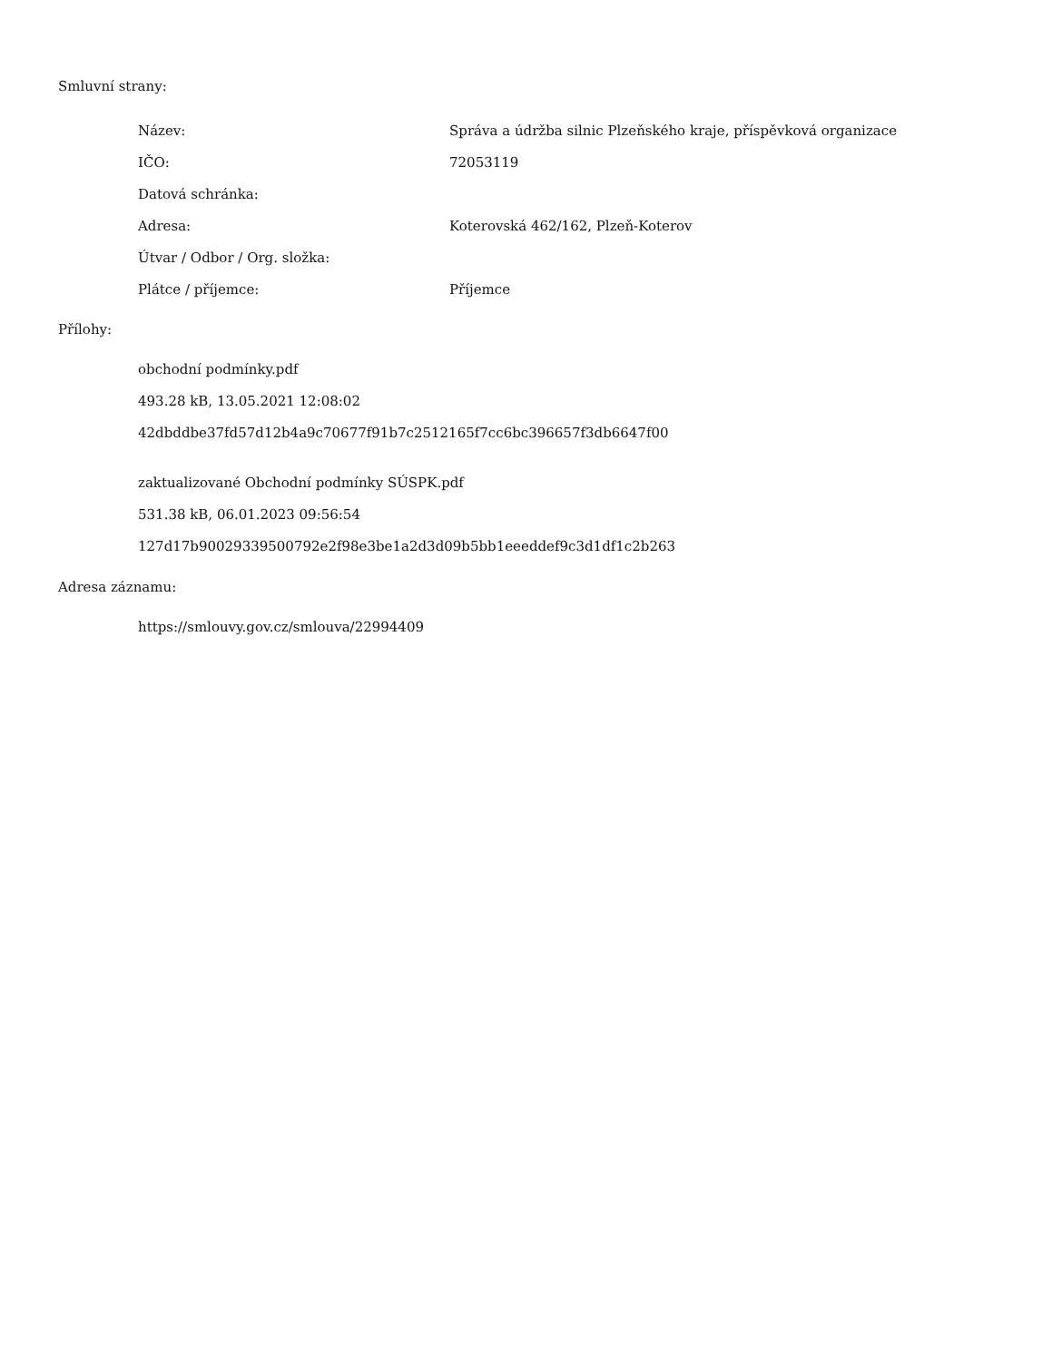Smluvní strany:
| Název: | Správa a údržba silnic Plzeňského kraje, příspěvková organizace |
| IČO: | 72053119 |
| Datová schránka: | |
| Adresa: | Koterovská 462/162, Plzeň-Koterov |
| Útvar / Odbor / Org. složka: | |
| Plátce / příjemce: | Příjemce |
Přílohy:
obchodní podmínky.pdf
493.28 kB, 13.05.2021 12:08:02
42dbddbe37fd57d12b4a9c70677f91b7c2512165f7cc6bc396657f3db6647f00
zaktualizované Obchodní podmínky SÚSPK.pdf
531.38 kB, 06.01.2023 09:56:54
127d17b90029339500792e2f98e3be1a2d3d09b5bb1eeeddef9c3d1df1c2b263
Adresa záznamu:
https://smlouvy.gov.cz/smlouva/22994409